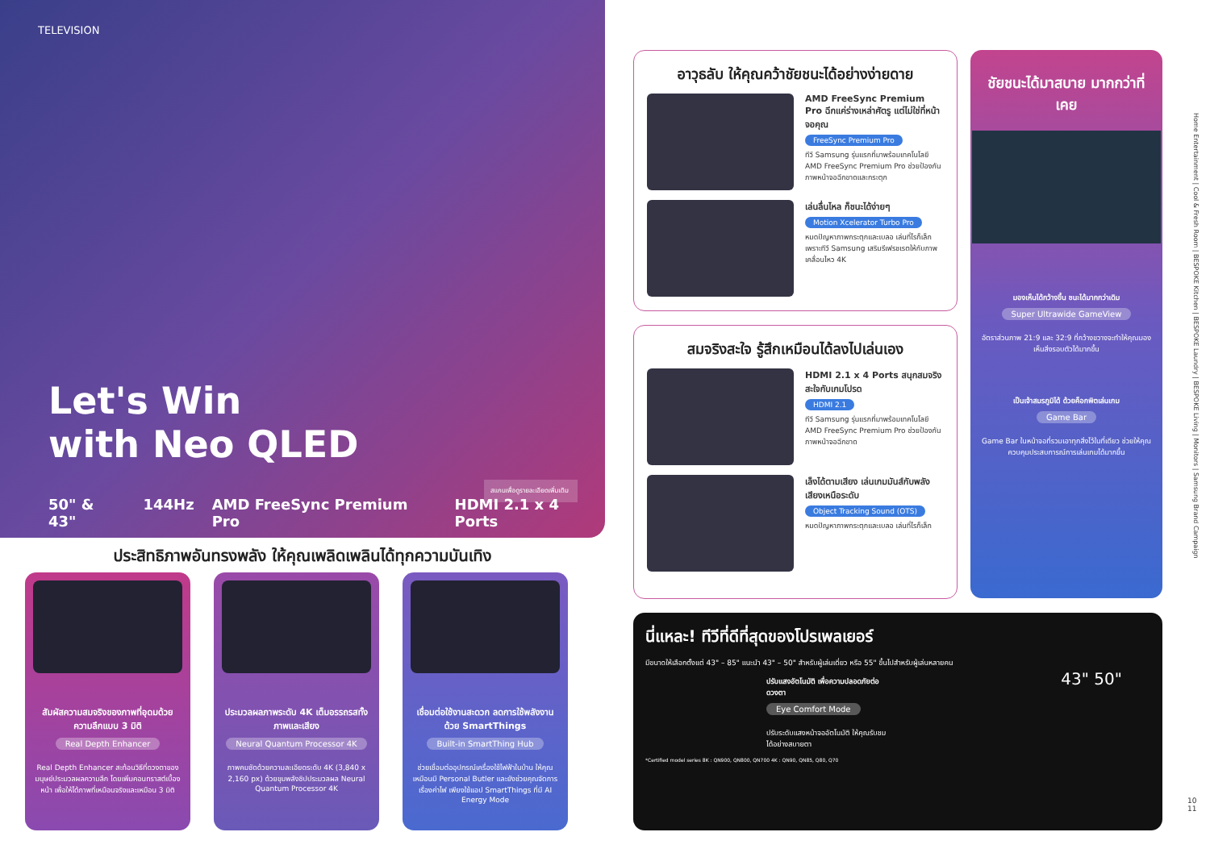TELEVISION
Let's Win
with Neo QLED
50" & 43" 144Hz AMD FreeSync Premium Pro HDMI 2.1 x 4 Ports
สแกนเพื่อดูรายละเอียดเพิ่มเติม
ประสิทธิภาพอันทรงพลัง ให้คุณเพลิดเพลินได้ทุกความบันเทิง
สัมผัสความสมจริงของภาพที่อุดมด้วยความลึกแบบ 3 มิติ
Real Depth Enhancer
Real Depth Enhancer สะท้อนวิธีที่ดวงตาของมนุษย์ประมวลผลความลึก โดยเพิ่มคอนทราสต์เบื้องหน้า เพื่อให้ได้ภาพที่เหมือนจริงและเหมือน 3 มิติ
ประมวลผลภาพระดับ 4K เต็มอรรถรสทั้งภาพและเสียง
Neural Quantum Processor 4K
ภาพคมชัดด้วยความละเอียดระดับ 4K (3,840 x 2,160 px) ด้วยขุมพลังชิปประมวลผล Neural Quantum Processor 4K
เชื่อมต่อใช้งานสะดวก ลดการใช้พลังงานด้วย SmartThings
Built-in SmartThing Hub
ช่วยเชื่อมต่ออุปกรณ์เครื่องใช้ไฟฟ้าในบ้าน ให้คุณเหมือนมี Personal Butler และยังช่วยคุณจัดการเรื่องค่าไฟ เพียงใช้แอป SmartThings ที่มี AI Energy Mode
อาวุธลับ ให้คุณคว้าชัยชนะได้อย่างง่ายดาย
AMD FreeSync Premium Pro ฉีกแค่ร่างเหล่าศัตรู แต่ไม่ใช่ที่หน้าจอคุณ
FreeSync Premium Pro
ทีวี Samsung รุ่นแรกที่มาพร้อมเทคโนโลยี AMD FreeSync Premium Pro ช่วยป้องกันภาพหน้าจอฉีกขาดและกระตุก
เล่นลื่นไหล ก็ชนะได้ง่ายๆ
Motion Xcelerator Turbo Pro
หมดปัญหาภาพกระตุกและเบลอ เล่นที่ไรก็เล็ก เพราะทีวี Samsung เสริมรีเฟรชเรตให้กับภาพเคลื่อนไหว 4K
สมจริงสะใจ รู้สึกเหมือนได้ลงไปเล่นเอง
HDMI 2.1 x 4 Ports สนุกสมจริงสะใจกับเกมโปรด
HDMI 2.1
ทีวี Samsung รุ่นแรกที่มาพร้อมเทคโนโลยี AMD FreeSync Premium Pro ช่วยป้องกันภาพหน้าจอฉีกขาด
เล็งได้ตามเสียง เล่นเกมมันส์กับพลังเสียงเหนือระดับ
Object Tracking Sound (OTS)
หมดปัญหาภาพกระตุกและเบลอ เล่นที่ไรก็เล็ก
ชัยชนะได้มาสบาย มากกว่าที่เคย
มองเห็นได้กว้างขึ้น ชนะได้มากกว่าเดิม
Super Ultrawide GameView
อัตราส่วนภาพ 21:9 และ 32:9 ที่กว้างขวางจะทำให้คุณมองเห็นสิ่งรอบตัวได้มากขึ้น
เป็นเจ้าสมรภูมิได้ ด้วยค็อกพิตเล่นเกม
Game Bar
Game Bar ในหน้าจอที่รวมเอาทุกสิ่งไว้ในที่เดียว ช่วยให้คุณควบคุมประสบการณ์การเล่นเกมได้มากขึ้น
นี่แหละ! ทีวีที่ดีที่สุดของโปรเพลเยอร์
มีขนาดให้เลือกตั้งแต่ 43" – 85" แนะนำ 43" – 50" สำหรับผู้เล่นเดี่ยว หรือ 55" ขึ้นไปสำหรับผู้เล่นหลายคน
ปรับแสงอัตโนมัติ เพื่อความปลอดภัยต่อดวงตา
Eye Comfort Mode
ปรับระดับแสงหน้าจออัตโนมัติ ให้คุณรับชมได้อย่างสบายตา
43" 50"
*Certified model series 8K : QN900, QN800, QN700 4K : QN90, QN85, Q80, Q70
Home Entertainment | Cool & Fresh Room | BESPOKE Kitchen | BESPOKE Laundry | BESPOKE Living | Monitors | Samsung Brand Campaign
10
11